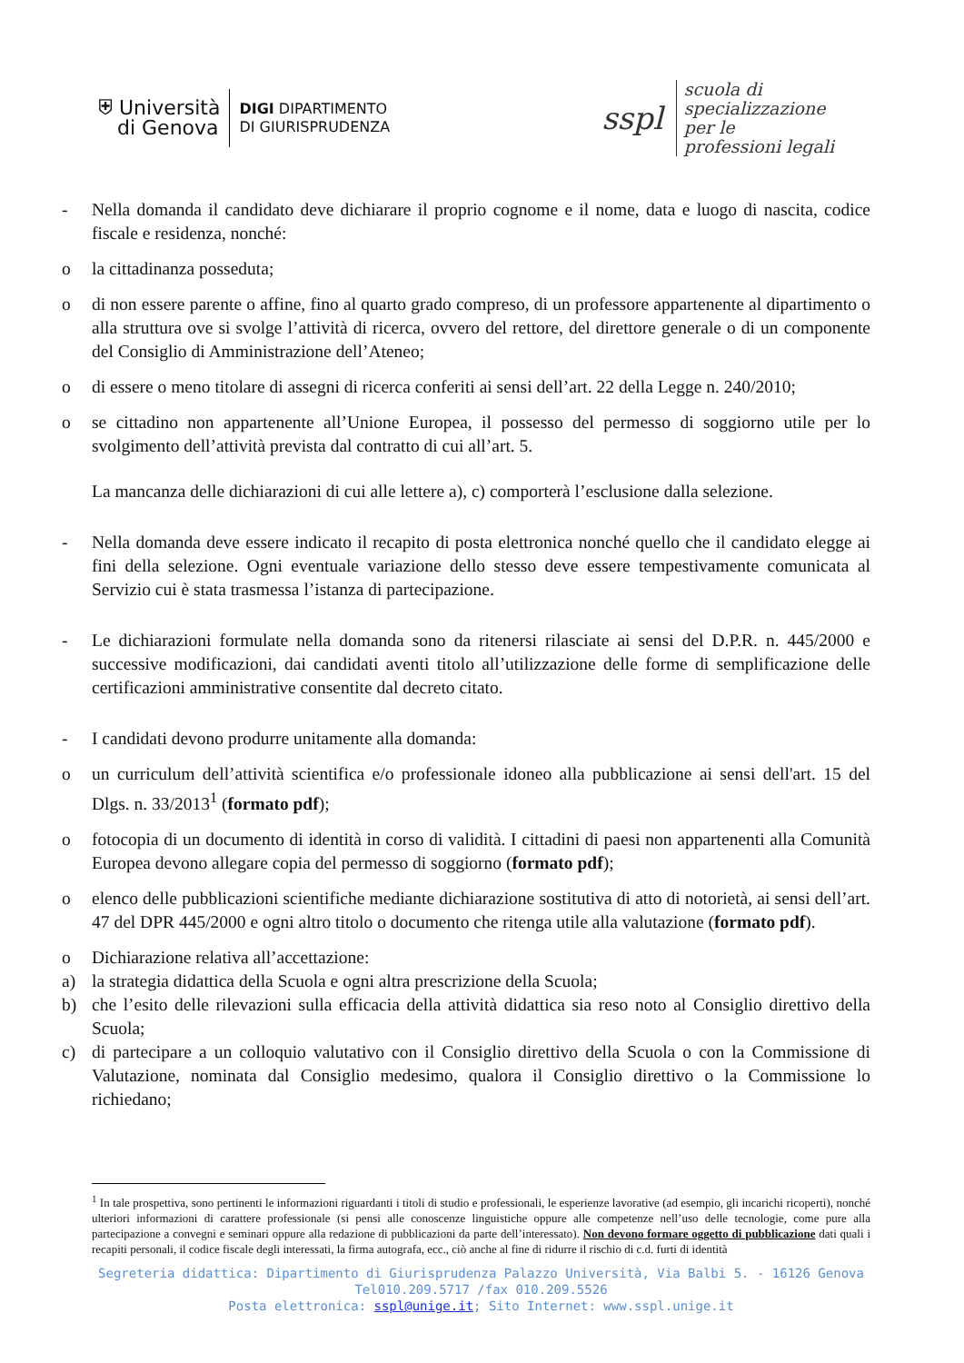⛨ Università
di Genova
DIGI DIPARTIMENTO
DI GIURISPRUDENZA
sspl
scuola di
specializzazione
per le
professioni legali
- Nella domanda il candidato deve dichiarare il proprio cognome e il nome, data e luogo di nascita, codice fiscale e residenza, nonché:
o la cittadinanza posseduta;
o di non essere parente o affine, fino al quarto grado compreso, di un professore appartenente al dipartimento o alla struttura ove si svolge l’attività di ricerca, ovvero del rettore, del direttore generale o di un componente del Consiglio di Amministrazione dell’Ateneo;
o di essere o meno titolare di assegni di ricerca conferiti ai sensi dell’art. 22 della Legge n. 240/2010;
o se cittadino non appartenente all’Unione Europea, il possesso del permesso di soggiorno utile per lo svolgimento dell’attività prevista dal contratto di cui all’art. 5.
La mancanza delle dichiarazioni di cui alle lettere a), c) comporterà l’esclusione dalla selezione.
- Nella domanda deve essere indicato il recapito di posta elettronica nonché quello che il candidato elegge ai fini della selezione. Ogni eventuale variazione dello stesso deve essere tempestivamente comunicata al Servizio cui è stata trasmessa l’istanza di partecipazione.
- Le dichiarazioni formulate nella domanda sono da ritenersi rilasciate ai sensi del D.P.R. n. 445/2000 e successive modificazioni, dai candidati aventi titolo all’utilizzazione delle forme di semplificazione delle certificazioni amministrative consentite dal decreto citato.
- I candidati devono produrre unitamente alla domanda:
o un curriculum dell’attività scientifica e/o professionale idoneo alla pubblicazione ai sensi dell'art. 15 del Dlgs. n. 33/2013<sup>1</sup> (formato pdf);
o fotocopia di un documento di identità in corso di validità. I cittadini di paesi non appartenenti alla Comunità Europea devono allegare copia del permesso di soggiorno (formato pdf);
o elenco delle pubblicazioni scientifiche mediante dichiarazione sostitutiva di atto di notorietà, ai sensi dell’art. 47 del DPR 445/2000 e ogni altro titolo o documento che ritenga utile alla valutazione (formato pdf).
o Dichiarazione relativa all’accettazione:
a) la strategia didattica della Scuola e ogni altra prescrizione della Scuola;
b) che l’esito delle rilevazioni sulla efficacia della attività didattica sia reso noto al Consiglio direttivo della Scuola;
c) di partecipare a un colloquio valutativo con il Consiglio direttivo della Scuola o con la Commissione di Valutazione, nominata dal Consiglio medesimo, qualora il Consiglio direttivo o la Commissione lo richiedano;
<sup>1</sup> In tale prospettiva, sono pertinenti le informazioni riguardanti i titoli di studio e professionali, le esperienze lavorative (ad esempio, gli incarichi ricoperti), nonché ulteriori informazioni di carattere professionale (si pensi alle conoscenze linguistiche oppure alle competenze nell’uso delle tecnologie, come pure alla partecipazione a convegni e seminari oppure alla redazione di pubblicazioni da parte dell’interessato). Non devono formare oggetto di pubblicazione dati quali i recapiti personali, il codice fiscale degli interessati, la firma autografa, ecc., ciò anche al fine di ridurre il rischio di c.d. furti di identità
Segreteria didattica: Dipartimento di Giurisprudenza Palazzo Università, Via Balbi 5. - 16126 Genova
Tel010.209.5717 /fax 010.209.5526
Posta elettronica: sspl@unige.it; Sito Internet: www.sspl.unige.it